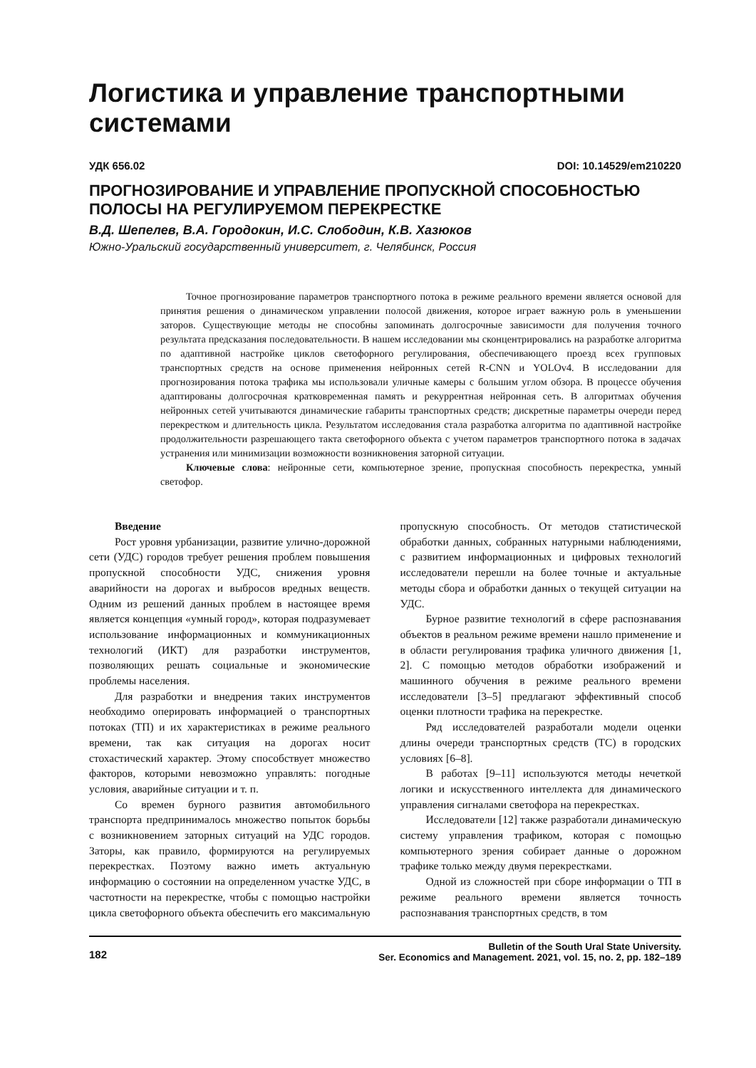Логистика и управление транспортными системами
УДК 656.02 DOI: 10.14529/em210220
ПРОГНОЗИРОВАНИЕ И УПРАВЛЕНИЕ ПРОПУСКНОЙ СПОСОБНОСТЬЮ ПОЛОСЫ НА РЕГУЛИРУЕМОМ ПЕРЕКРЕСТКЕ
В.Д. Шепелев, В.А. Городокин, И.С. Слободин, К.В. Хазюков
Южно-Уральский государственный университет, г. Челябинск, Россия
Точное прогнозирование параметров транспортного потока в режиме реального времени является основой для принятия решения о динамическом управлении полосой движения, которое играет важную роль в уменьшении заторов. Существующие методы не способны запоминать долгосрочные зависимости для получения точного результата предсказания последовательности. В нашем исследовании мы сконцентрировались на разработке алгоритма по адаптивной настройке циклов светофорного регулирования, обеспечивающего проезд всех групповых транспортных средств на основе применения нейронных сетей R-CNN и YOLOv4. В исследовании для прогнозирования потока трафика мы использовали уличные камеры с большим углом обзора. В процессе обучения адаптированы долгосрочная кратковременная память и рекуррентная нейронная сеть. В алгоритмах обучения нейронных сетей учитываются динамические габариты транспортных средств; дискретные параметры очереди перед перекрестком и длительность цикла. Результатом исследования стала разработка алгоритма по адаптивной настройке продолжительности разрешающего такта светофорного объекта с учетом параметров транспортного потока в задачах устранения или минимизации возможности возникновения заторной ситуации.
Ключевые слова: нейронные сети, компьютерное зрение, пропускная способность перекрестка, умный светофор.
Введение
Рост уровня урбанизации, развитие улично-дорожной сети (УДС) городов требует решения проблем повышения пропускной способности УДС, снижения уровня аварийности на дорогах и выбросов вредных веществ. Одним из решений данных проблем в настоящее время является концепция «умный город», которая подразумевает использование информационных и коммуникационных технологий (ИКТ) для разработки инструментов, позволяющих решать социальные и экономические проблемы населения.
Для разработки и внедрения таких инструментов необходимо оперировать информацией о транспортных потоках (ТП) и их характеристиках в режиме реального времени, так как ситуация на дорогах носит стохастический характер. Этому способствует множество факторов, которыми невозможно управлять: погодные условия, аварийные ситуации и т. п.
Со времен бурного развития автомобильного транспорта предпринималось множество попыток борьбы с возникновением заторных ситуаций на УДС городов. Заторы, как правило, формируются на регулируемых перекрестках. Поэтому важно иметь актуальную информацию о состоянии на определенном участке УДС, в частотности на перекрестке, чтобы с помощью настройки цикла светофорного объекта обеспечить его максимальную пропускную способность. От методов статистической обработки данных, собранных натурными наблюдениями, с развитием информационных и цифровых технологий исследователи перешли на более точные и актуальные методы сбора и обработки данных о текущей ситуации на УДС.
Бурное развитие технологий в сфере распознавания объектов в реальном режиме времени нашло применение и в области регулирования трафика уличного движения [1, 2]. С помощью методов обработки изображений и машинного обучения в режиме реального времени исследователи [3–5] предлагают эффективный способ оценки плотности трафика на перекрестке.
Ряд исследователей разработали модели оценки длины очереди транспортных средств (ТС) в городских условиях [6–8].
В работах [9–11] используются методы нечеткой логики и искусственного интеллекта для динамического управления сигналами светофора на перекрестках.
Исследователи [12] также разработали динамическую систему управления трафиком, которая с помощью компьютерного зрения собирает данные о дорожном трафике только между двумя перекрестками.
Одной из сложностей при сборе информации о ТП в режиме реального времени является точность распознавания транспортных средств, в том
182 Bulletin of the South Ural State University.
Ser. Economics and Management. 2021, vol. 15, no. 2, pp. 182–189